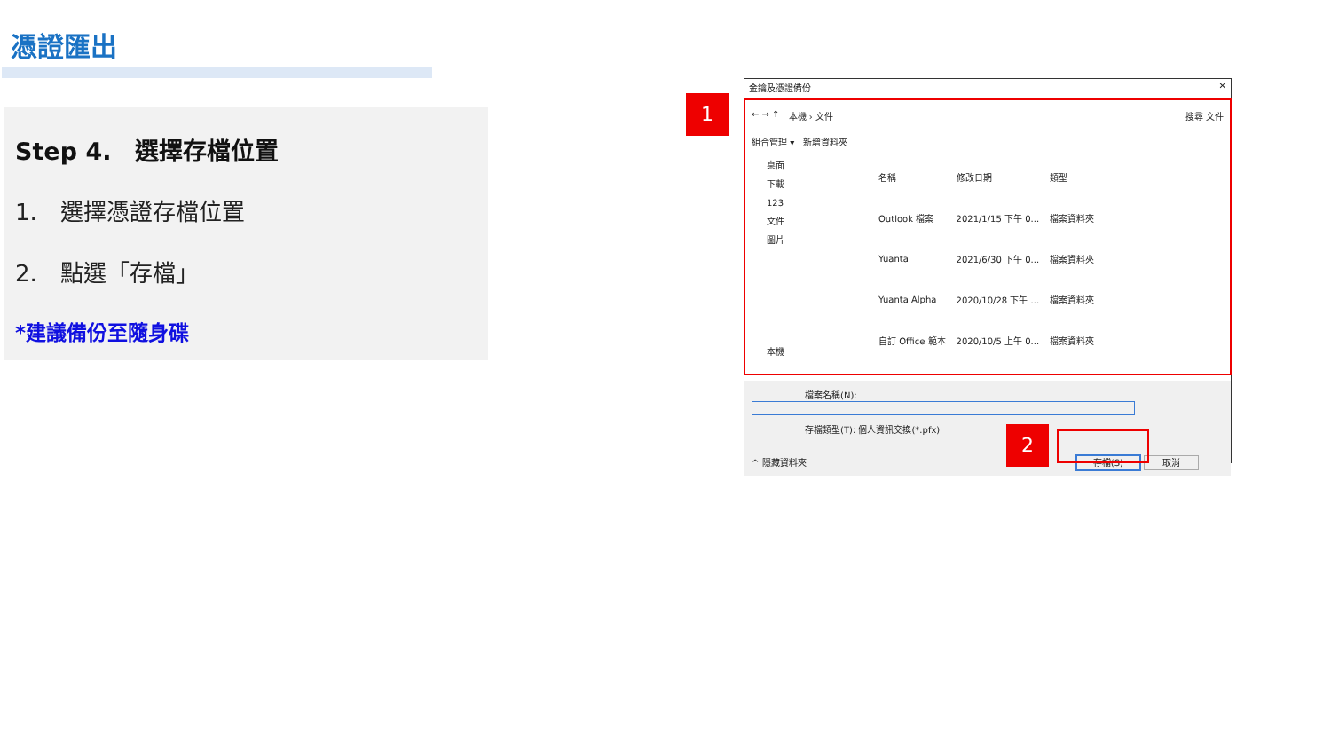憑證匯出
Step 4.　選擇存檔位置
1.　選擇憑證存檔位置
2.　點選「存檔」
*建議備份至隨身碟
1
金鑰及憑證備份 ✕
← → ↑ 本機 › 文件 搜尋 文件
組合管理 ▾ 新增資料夾
桌面
下載
123
文件
圖片
本機
| 名稱 | 修改日期 | 類型 |
| --- | --- | --- |
| Outlook 檔案 | 2021/1/15 下午 0... | 檔案資料夾 |
| Yuanta | 2021/6/30 下午 0... | 檔案資料夾 |
| Yuanta Alpha | 2020/10/28 下午 ... | 檔案資料夾 |
| 自訂 Office 範本 | 2020/10/5 上午 0... | 檔案資料夾 |
　　　　　　檔案名稱(N):
　　　　　　存檔類型(T): 個人資訊交換(*.pfx)
^ 隱藏資料夾 存檔(S) 取消
2